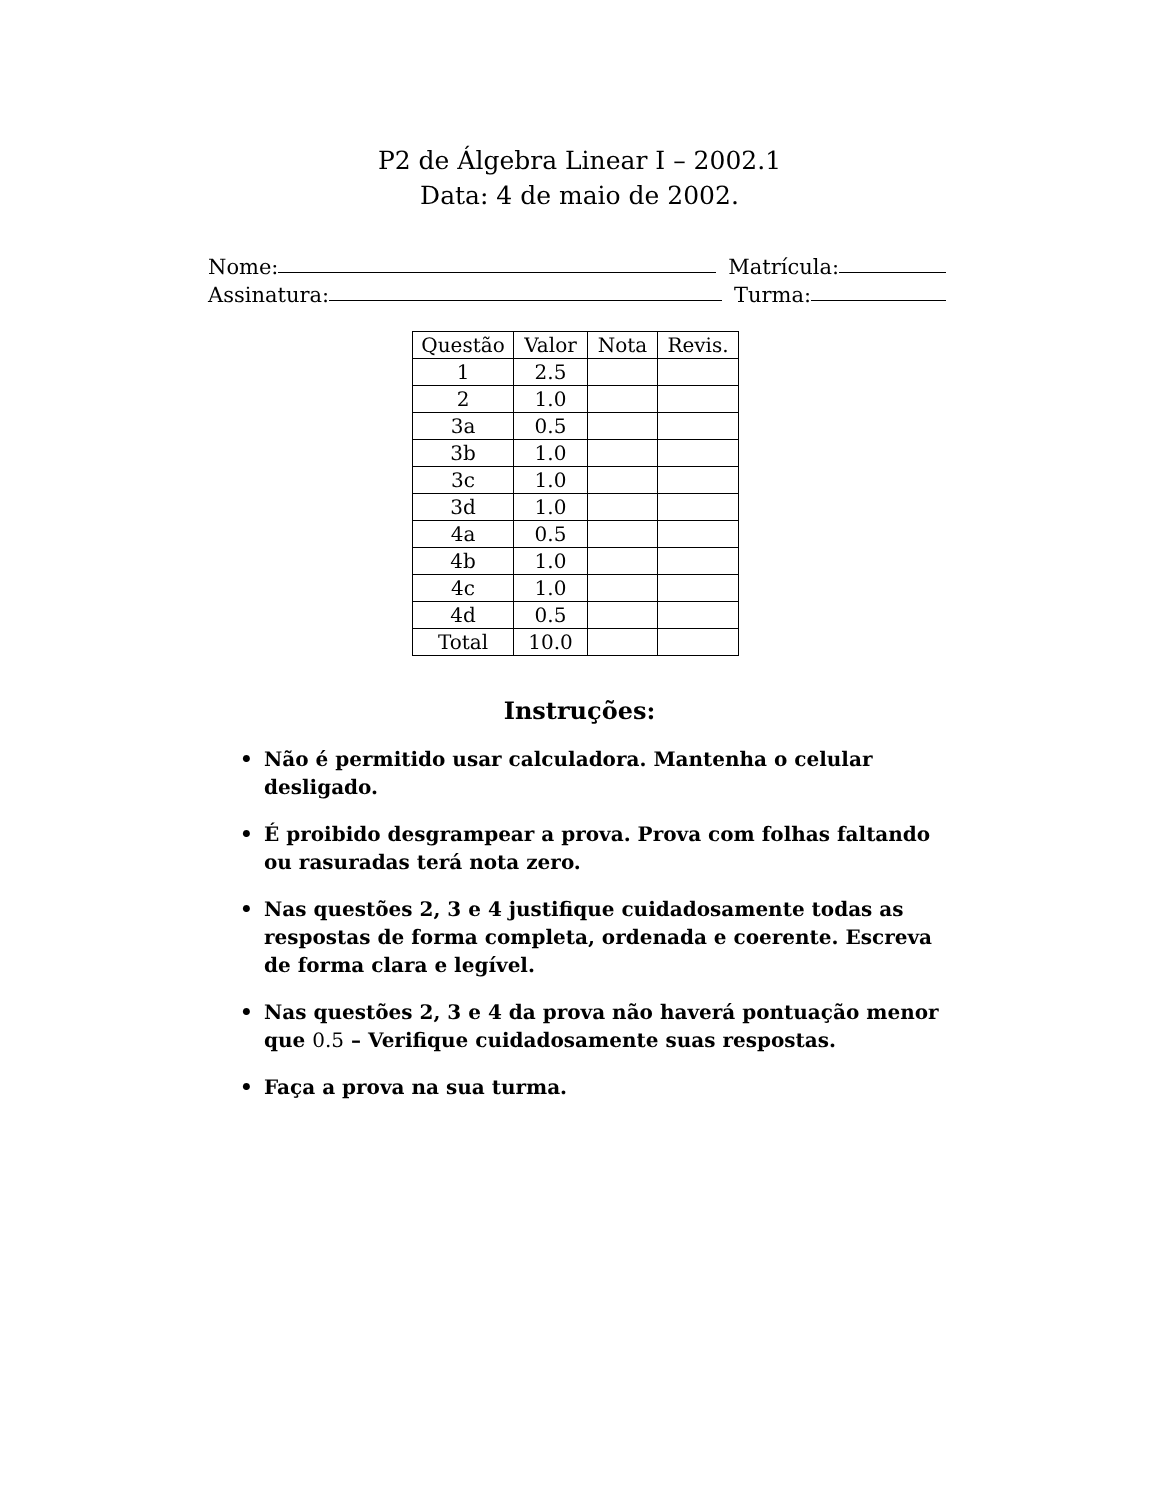P2 de Álgebra Linear I – 2002.1
Data: 4 de maio de 2002.
Nome: Matrícula:
Assinatura: Turma:
| Questão | Valor | Nota | Revis. |
| --- | --- | --- | --- |
| 1 | 2.5 | | |
| 2 | 1.0 | | |
| 3a | 0.5 | | |
| 3b | 1.0 | | |
| 3c | 1.0 | | |
| 3d | 1.0 | | |
| 4a | 0.5 | | |
| 4b | 1.0 | | |
| 4c | 1.0 | | |
| 4d | 0.5 | | |
| Total | 10.0 | | |
Instruções:
• Não é permitido usar calculadora. Mantenha o celular desligado.
• É proibido desgrampear a prova. Prova com folhas faltando ou rasuradas terá nota zero.
• Nas questões 2, 3 e 4 justifique cuidadosamente todas as respostas de forma completa, ordenada e coerente. Escreva de forma clara e legível.
• Nas questões 2, 3 e 4 da prova não haverá pontuação menor que 0.5 – Verifique cuidadosamente suas respostas.
• Faça a prova na sua turma.